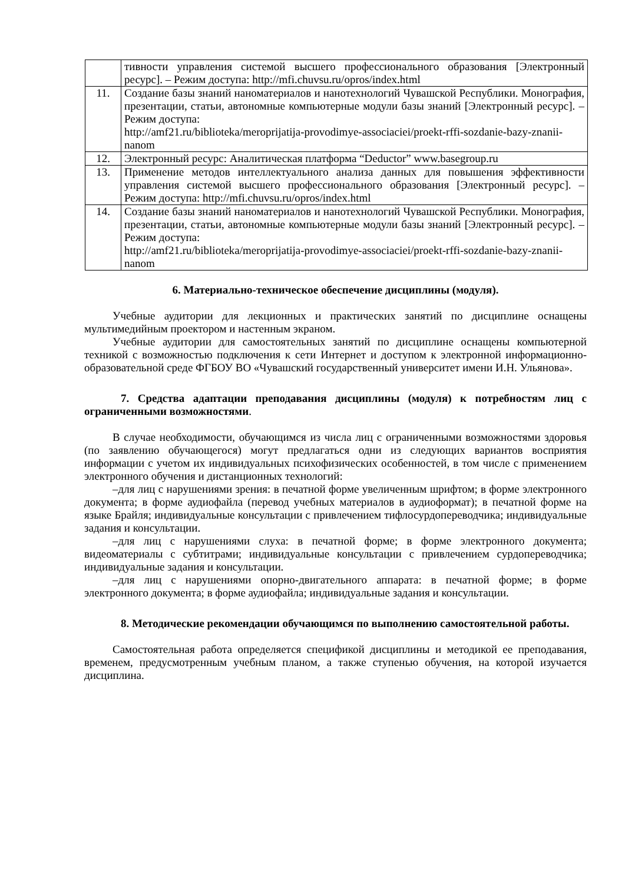| | тивности управления системой высшего профессионального образования [Электронный ресурс]. – Режим доступа: http://mfi.chuvsu.ru/opros/index.html |
| 11. | Создание базы знаний наноматериалов и нанотехнологий Чувашской Республики. Монография, презентации, статьи, автономные компьютерные модули базы знаний [Электронный ресурс]. – Режим доступа: http://amf21.ru/biblioteka/meroprijatija-provodimye-associaciei/proekt-rffi-sozdanie-bazy-znanii-nanom |
| 12. | Электронный ресурс: Аналитическая платформа “Deductor” www.basegroup.ru |
| 13. | Применение методов интеллектуального анализа данных для повышения эффективности управления системой высшего профессионального образования [Электронный ресурс]. – Режим доступа: http://mfi.chuvsu.ru/opros/index.html |
| 14. | Создание базы знаний наноматериалов и нанотехнологий Чувашской Республики. Монография, презентации, статьи, автономные компьютерные модули базы знаний [Электронный ресурс]. – Режим доступа: http://amf21.ru/biblioteka/meroprijatija-provodimye-associaciei/proekt-rffi-sozdanie-bazy-znanii-nanom |
6. Материально-техническое обеспечение дисциплины (модуля).
Учебные аудитории для лекционных и практических занятий по дисциплине оснащены мультимедийным проектором и настенным экраном.
Учебные аудитории для самостоятельных занятий по дисциплине оснащены компьютерной техникой с возможностью подключения к сети Интернет и доступом к электронной информационно-образовательной среде ФГБОУ ВО «Чувашский государственный университет имени И.Н. Ульянова».
7. Средства адаптации преподавания дисциплины (модуля) к потребностям лиц с ограниченными возможностями.
В случае необходимости, обучающимся из числа лиц с ограниченными возможностями здоровья (по заявлению обучающегося) могут предлагаться одни из следующих вариантов восприятия информации с учетом их индивидуальных психофизических особенностей, в том числе с применением электронного обучения и дистанционных технологий:
–для лиц с нарушениями зрения: в печатной форме увеличенным шрифтом; в форме электронного документа; в форме аудиофайла (перевод учебных материалов в аудиоформат); в печатной форме на языке Брайля; индивидуальные консультации с привлечением тифлосурдопереводчика; индивидуальные задания и консультации.
–для лиц с нарушениями слуха: в печатной форме; в форме электронного документа; видеоматериалы с субтитрами; индивидуальные консультации с привлечением сурдопереводчика; индивидуальные задания и консультации.
–для лиц с нарушениями опорно-двигательного аппарата: в печатной форме; в форме электронного документа; в форме аудиофайла; индивидуальные задания и консультации.
8. Методические рекомендации обучающимся по выполнению самостоятельной работы.
Самостоятельная работа определяется спецификой дисциплины и методикой ее преподавания, временем, предусмотренным учебным планом, а также ступенью обучения, на которой изучается дисциплина.